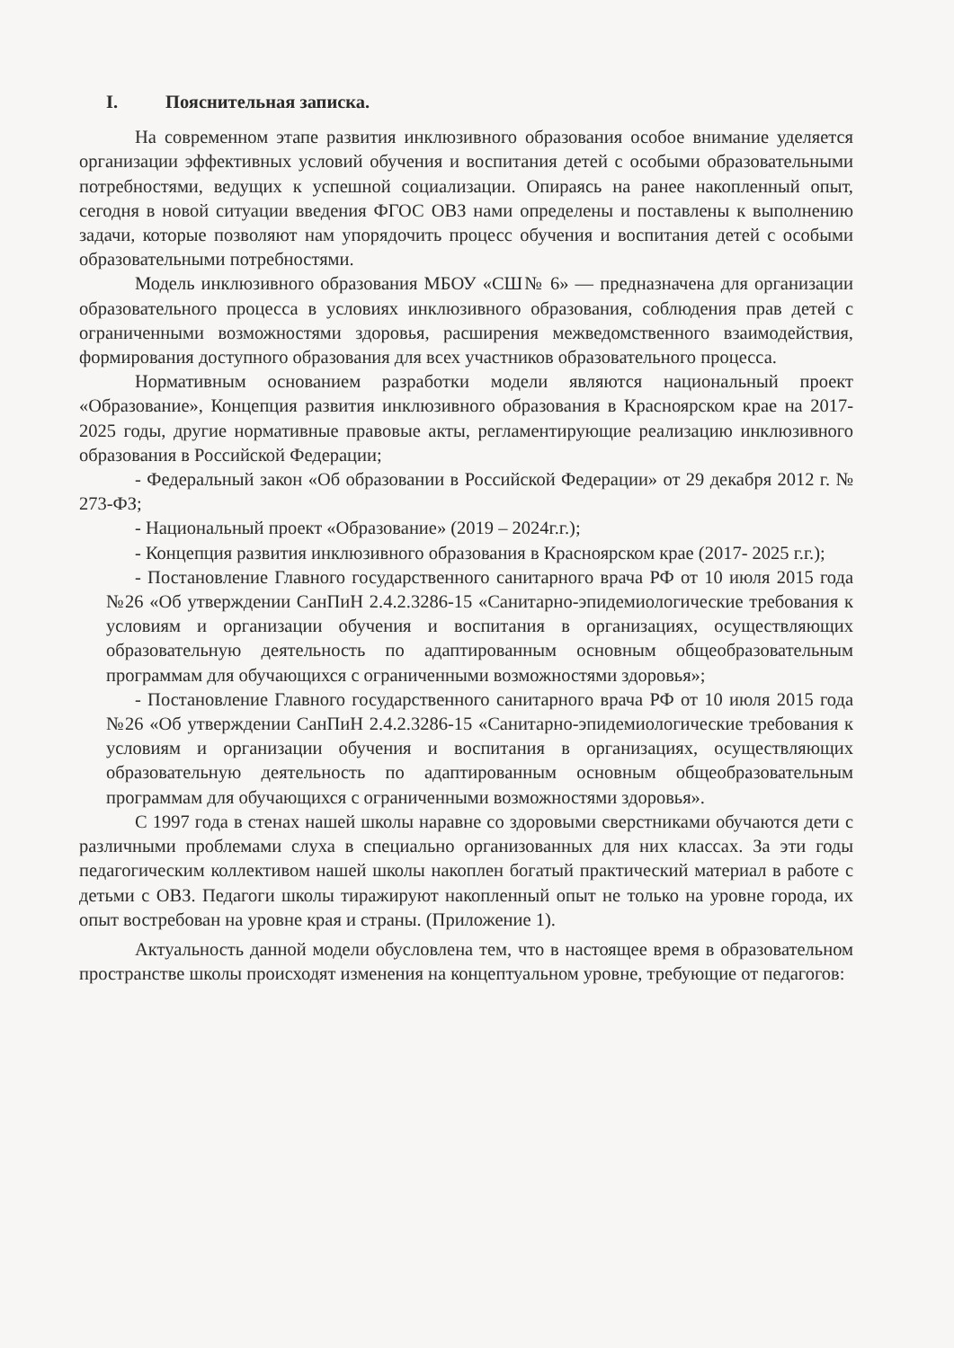I. Пояснительная записка.
На современном этапе развития инклюзивного образования особое внимание уделяется организации эффективных условий обучения и воспитания детей с особыми образовательными потребностями, ведущих к успешной социализации. Опираясь на ранее накопленный опыт, сегодня в новой ситуации введения ФГОС ОВЗ нами определены и поставлены к выполнению задачи, которые позволяют нам упорядочить процесс обучения и воспитания детей с особыми образовательными потребностями.
Модель инклюзивного образования МБОУ «СШ№ 6» — предназначена для организации образовательного процесса в условиях инклюзивного образования, соблюдения прав детей с ограниченными возможностями здоровья, расширения межведомственного взаимодействия, формирования доступного образования для всех участников образовательного процесса.
Нормативным основанием разработки модели являются национальный проект «Образование», Концепция развития инклюзивного образования в Красноярском крае на 2017-2025 годы, другие нормативные правовые акты, регламентирующие реализацию инклюзивного образования в Российской Федерации;
- Федеральный закон «Об образовании в Российской Федерации» от 29 декабря 2012 г. № 273-ФЗ;
- Национальный проект «Образование» (2019 – 2024г.г.);
- Концепция развития инклюзивного образования в Красноярском крае (2017- 2025 г.г.);
- Постановление Главного государственного санитарного врача РФ от 10 июля 2015 года №26 «Об утверждении СанПиН 2.4.2.3286-15 «Санитарно-эпидемиологические требования к условиям и организации обучения и воспитания в организациях, осуществляющих образовательную деятельность по адаптированным основным общеобразовательным программам для обучающихся с ограниченными возможностями здоровья»;
- Постановление Главного государственного санитарного врача РФ от 10 июля 2015 года №26 «Об утверждении СанПиН 2.4.2.3286-15 «Санитарно-эпидемиологические требования к условиям и организации обучения и воспитания в организациях, осуществляющих образовательную деятельность по адаптированным основным общеобразовательным программам для обучающихся с ограниченными возможностями здоровья».
С 1997 года в стенах нашей школы наравне со здоровыми сверстниками обучаются дети с различными проблемами слуха в специально организованных для них классах. За эти годы педагогическим коллективом нашей школы накоплен богатый практический материал в работе с детьми с ОВЗ. Педагоги школы тиражируют накопленный опыт не только на уровне города, их опыт востребован на уровне края и страны. (Приложение 1).
Актуальность данной модели обусловлена тем, что в настоящее время в образовательном пространстве школы происходят изменения на концептуальном уровне, требующие от педагогов: